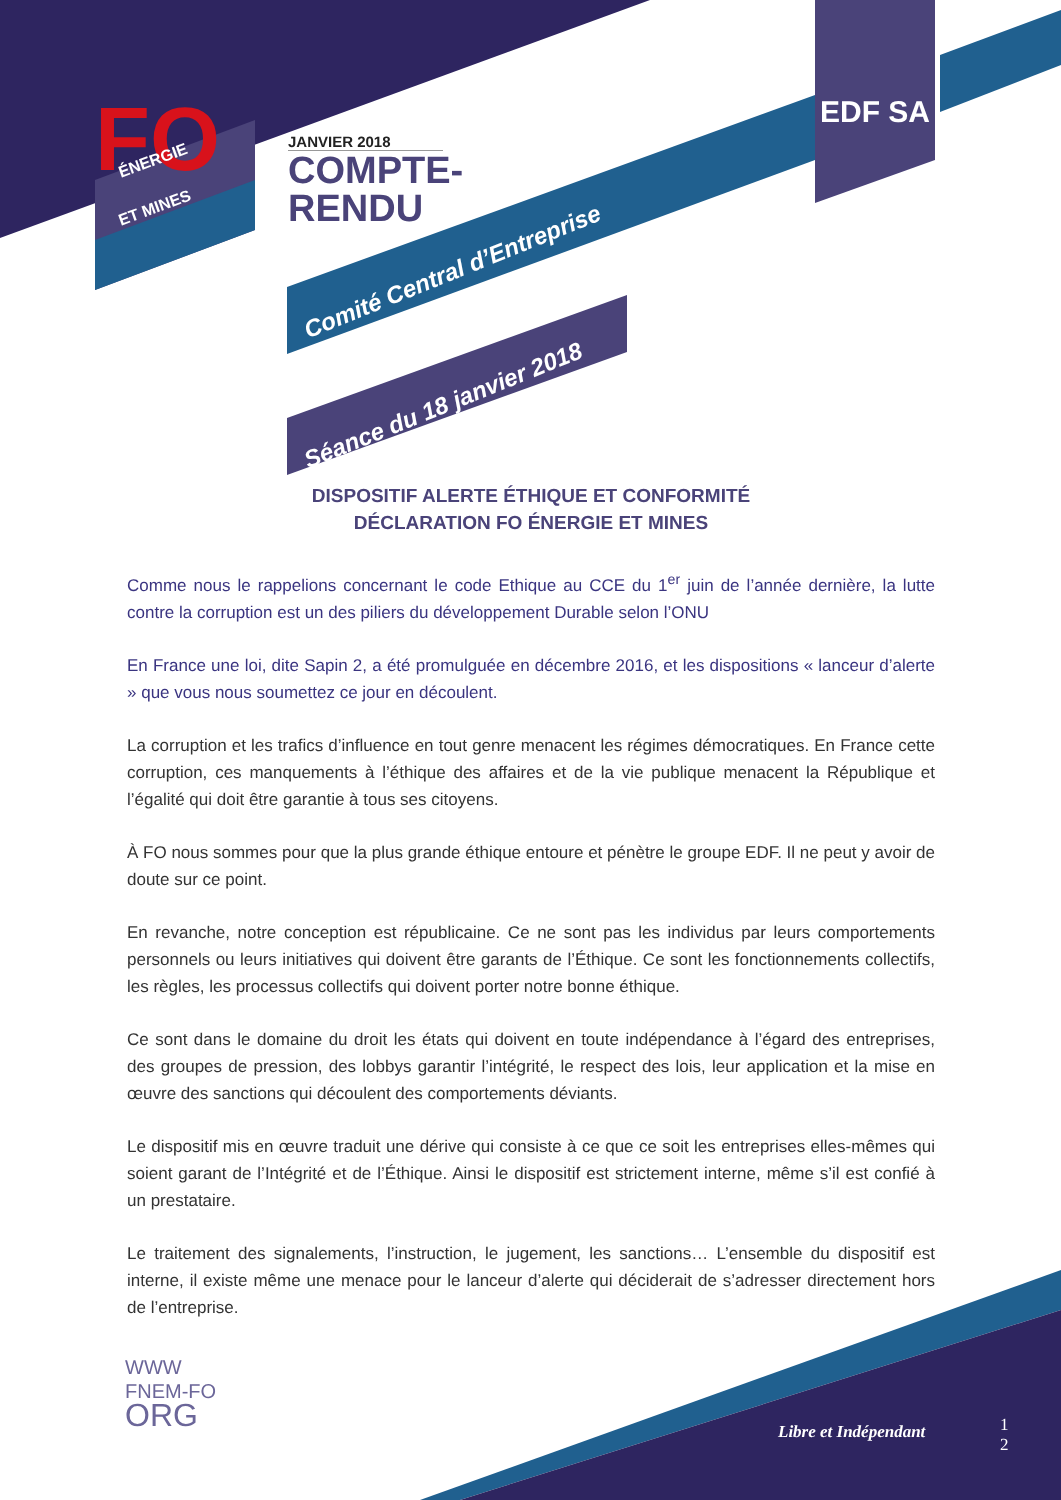FO
ÉNERGIE
ET MINES
JANVIER 2018
COMPTE-
RENDU
EDF SA
Comité Central d’Entreprise
Séance du 18 janvier 2018
DISPOSITIF ALERTE ÉTHIQUE ET CONFORMITÉ
DÉCLARATION FO ÉNERGIE ET MINES
Comme nous le rappelions concernant le code Ethique au CCE du 1<sup>er</sup> juin de l’année dernière, la lutte contre la corruption est un des piliers du développement Durable selon l’ONU
En France une loi, dite Sapin 2, a été promulguée en décembre 2016, et les dispositions « lanceur d’alerte » que vous nous soumettez ce jour en découlent.
La corruption et les trafics d’influence en tout genre menacent les régimes démocratiques. En France cette corruption, ces manquements à l’éthique des affaires et de la vie publique menacent la République et l’égalité qui doit être garantie à tous ses citoyens.
À FO nous sommes pour que la plus grande éthique entoure et pénètre le groupe EDF. Il ne peut y avoir de doute sur ce point.
En revanche, notre conception est républicaine. Ce ne sont pas les individus par leurs comportements personnels ou leurs initiatives qui doivent être garants de l’Éthique. Ce sont les fonctionnements collectifs, les règles, les processus collectifs qui doivent porter notre bonne éthique.
Ce sont dans le domaine du droit les états qui doivent en toute indépendance à l’égard des entreprises, des groupes de pression, des lobbys garantir l’intégrité, le respect des lois, leur application et la mise en œuvre des sanctions qui découlent des comportements déviants.
Le dispositif mis en œuvre traduit une dérive qui consiste à ce que ce soit les entreprises elles-mêmes qui soient garant de l’Intégrité et de l’Éthique. Ainsi le dispositif est strictement interne, même s’il est confié à un prestataire.
Le traitement des signalements, l’instruction, le jugement, les sanctions… L’ensemble du dispositif est interne, il existe même une menace pour le lanceur d’alerte qui déciderait de s’adresser directement hors de l’entreprise.
WWW
FNEM-FO
ORG
Libre et Indépendant
1
2